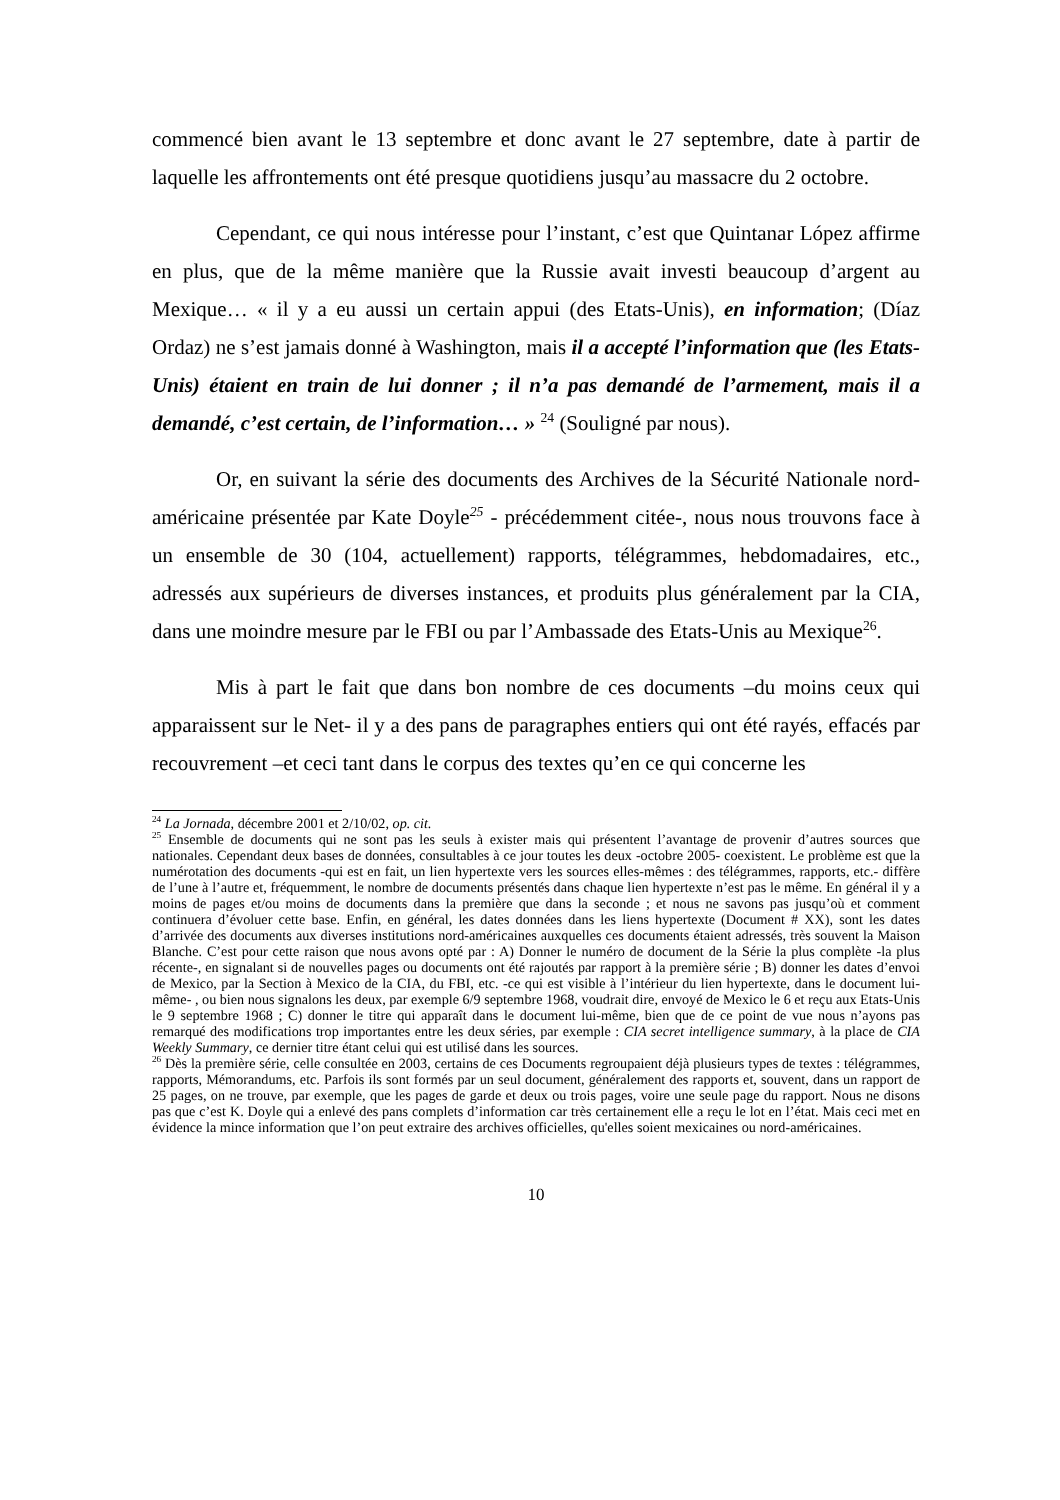commencé bien avant le 13 septembre et donc avant le 27 septembre, date à partir de laquelle les affrontements ont été presque quotidiens jusqu’au massacre du 2 octobre.
Cependant, ce qui nous intéresse pour l’instant, c’est que Quintanar López affirme en plus, que de la même manière que la Russie avait investi beaucoup d’argent au Mexique… « il y a eu aussi un certain appui (des Etats-Unis), en information; (Díaz Ordaz) ne s’est jamais donné à Washington, mais il a accepté l’information que (les Etats-Unis) étaient en train de lui donner ; il n’a pas demandé de l’armement, mais il a demandé, c’est certain, de l’information… » <sup>24</sup> (Souligné par nous).
Or, en suivant la série des documents des Archives de la Sécurité Nationale nord-américaine présentée par Kate Doyle<sup>25</sup> - précédemment citée-, nous nous trouvons face à un ensemble de 30 (104, actuellement) rapports, télégrammes, hebdomadaires, etc., adressés aux supérieurs de diverses instances, et produits plus généralement par la CIA, dans une moindre mesure par le FBI ou par l’Ambassade des Etats-Unis au Mexique<sup>26</sup>.
Mis à part le fait que dans bon nombre de ces documents –du moins ceux qui apparaissent sur le Net- il y a des pans de paragraphes entiers qui ont été rayés, effacés par recouvrement –et ceci tant dans le corpus des textes qu’en ce qui concerne les
<sup>24</sup> La Jornada, décembre 2001 et 2/10/02, op. cit.
<sup>25</sup> Ensemble de documents qui ne sont pas les seuls à exister mais qui présentent l’avantage de provenir d’autres sources que nationales. Cependant deux bases de données, consultables à ce jour toutes les deux -octobre 2005- coexistent. Le problème est que la numérotation des documents -qui est en fait, un lien hypertexte vers les sources elles-mêmes : des télégrammes, rapports, etc.- diffère de l’une à l’autre et, fréquemment, le nombre de documents présentés dans chaque lien hypertexte n’est pas le même. En général il y a moins de pages et/ou moins de documents dans la première que dans la seconde ; et nous ne savons pas jusqu’où et comment continuera d’évoluer cette base. Enfin, en général, les dates données dans les liens hypertexte (Document # XX), sont les dates d’arrivée des documents aux diverses institutions nord-américaines auxquelles ces documents étaient adressés, très souvent la Maison Blanche. C’est pour cette raison que nous avons opté par : A) Donner le numéro de document de la Série la plus complète -la plus récente-, en signalant si de nouvelles pages ou documents ont été rajoutés par rapport à la première série ; B) donner les dates d’envoi de Mexico, par la Section à Mexico de la CIA, du FBI, etc. -ce qui est visible à l’intérieur du lien hypertexte, dans le document lui-même- , ou bien nous signalons les deux, par exemple 6/9 septembre 1968, voudrait dire, envoyé de Mexico le 6 et reçu aux Etats-Unis le 9 septembre 1968 ; C) donner le titre qui apparaît dans le document lui-même, bien que de ce point de vue nous n’ayons pas remarqué des modifications trop importantes entre les deux séries, par exemple : CIA secret intelligence summary, à la place de CIA Weekly Summary, ce dernier titre étant celui qui est utilisé dans les sources.
<sup>26</sup> Dès la première série, celle consultée en 2003, certains de ces Documents regroupaient déjà plusieurs types de textes : télégrammes, rapports, Mémorandums, etc. Parfois ils sont formés par un seul document, généralement des rapports et, souvent, dans un rapport de 25 pages, on ne trouve, par exemple, que les pages de garde et deux ou trois pages, voire une seule page du rapport. Nous ne disons pas que c’est K. Doyle qui a enlevé des pans complets d’information car très certainement elle a reçu le lot en l’état. Mais ceci met en évidence la mince information que l’on peut extraire des archives officielles, qu'elles soient mexicaines ou nord-américaines.
10